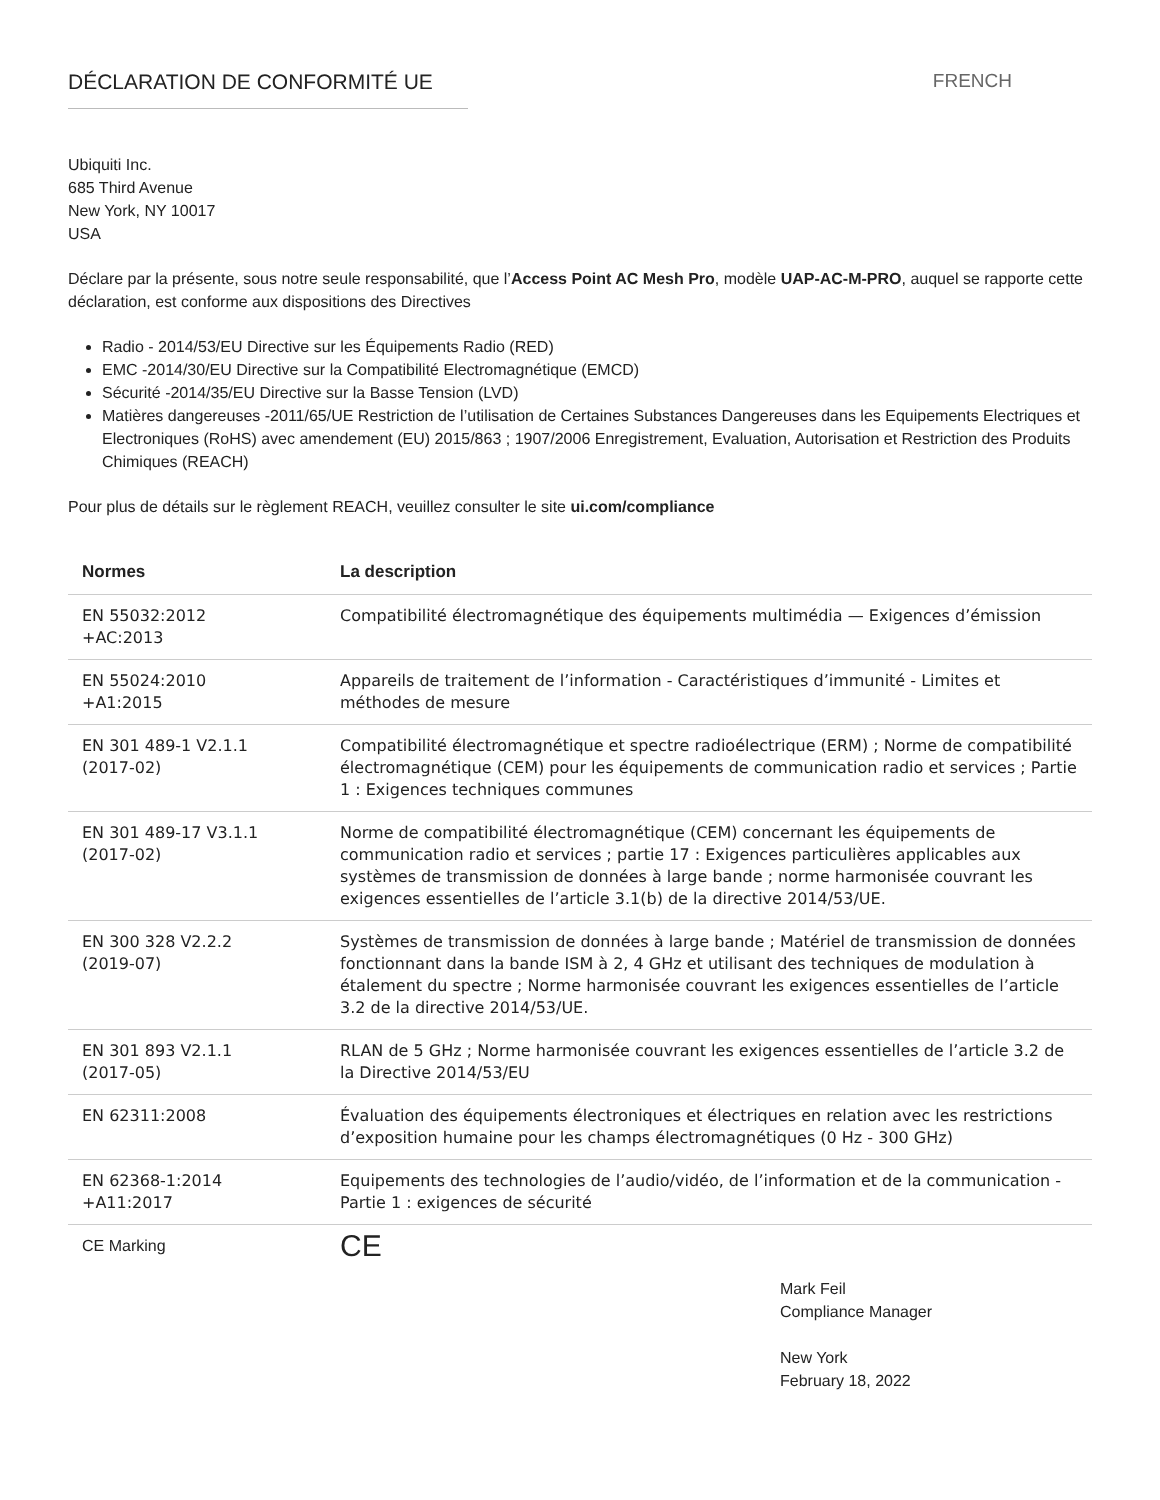DÉCLARATION DE CONFORMITÉ UE FRENCH
Ubiquiti Inc.
685 Third Avenue
New York, NY 10017
USA
Déclare par la présente, sous notre seule responsabilité, que l’Access Point AC Mesh Pro, modèle UAP-AC-M-PRO, auquel se rapporte cette déclaration, est conforme aux dispositions des Directives
Radio - 2014/53/EU Directive sur les Équipements Radio (RED)
EMC -2014/30/EU Directive sur la Compatibilité Electromagnétique (EMCD)
Sécurité -2014/35/EU Directive sur la Basse Tension (LVD)
Matières dangereuses -2011/65/UE Restriction de l’utilisation de Certaines Substances Dangereuses dans les Equipements Electriques et Electroniques (RoHS) avec amendement (EU) 2015/863 ; 1907/2006 Enregistrement, Evaluation, Autorisation et Restriction des Produits Chimiques (REACH)
Pour plus de détails sur le règlement REACH, veuillez consulter le site ui.com/compliance
| Normes | La description |
| --- | --- |
| EN 55032:2012 +AC:2013 | Compatibilité électromagnétique des équipements multimédia — Exigences d’émission |
| EN 55024:2010 +A1:2015 | Appareils de traitement de l’information - Caractéristiques d’immunité - Limites et méthodes de mesure |
| EN 301 489-1 V2.1.1 (2017-02) | Compatibilité électromagnétique et spectre radioélectrique (ERM) ; Norme de compatibilité électromagnétique (CEM) pour les équipements de communication radio et services ; Partie 1 : Exigences techniques communes |
| EN 301 489-17 V3.1.1 (2017-02) | Norme de compatibilité électromagnétique (CEM) concernant les équipements de communication radio et services ; partie 17 : Exigences particulières applicables aux systèmes de transmission de données à large bande ; norme harmonisée couvrant les exigences essentielles de l’article 3.1(b) de la directive 2014/53/UE. |
| EN 300 328 V2.2.2 (2019-07) | Systèmes de transmission de données à large bande ; Matériel de transmission de données fonctionnant dans la bande ISM à 2, 4 GHz et utilisant des techniques de modulation à étalement du spectre ; Norme harmonisée couvrant les exigences essentielles de l’article 3.2 de la directive 2014/53/UE. |
| EN 301 893 V2.1.1 (2017-05) | RLAN de 5 GHz ; Norme harmonisée couvrant les exigences essentielles de l’article 3.2 de la Directive 2014/53/EU |
| EN 62311:2008 | Évaluation des équipements électroniques et électriques en relation avec les restrictions d’exposition humaine pour les champs électromagnétiques (0 Hz - 300 GHz) |
| EN 62368-1:2014 +A11:2017 | Equipements des technologies de l’audio/vidéo, de l’information et de la communication - Partie 1 : exigences de sécurité |
| CE Marking | CE |
Mark Feil
Compliance Manager
New York
February 18, 2022